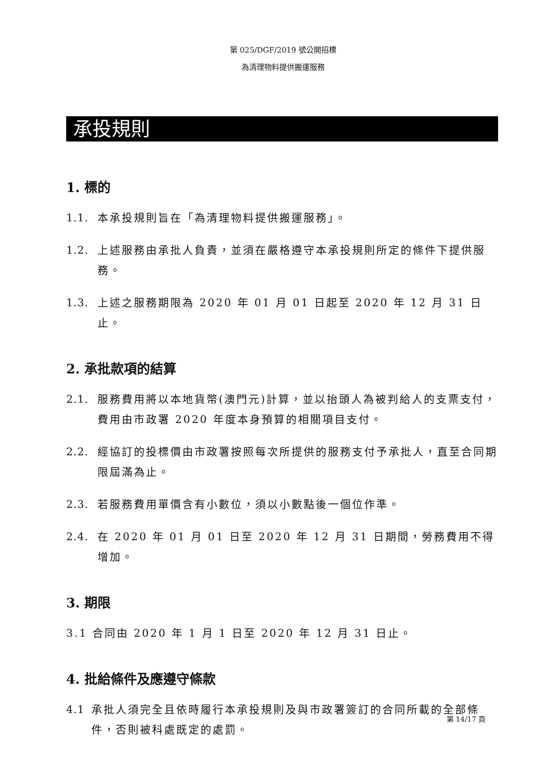第 025/DGF/2019 號公開招標
為清理物料提供搬運服務
承投規則
1. 標的
1.1. 本承投規則旨在「為清理物料提供搬運服務」。
1.2. 上述服務由承批人負責，並須在嚴格遵守本承投規則所定的條件下提供服務。
1.3. 上述之服務期限為 2020 年 01 月 01 日起至 2020 年 12 月 31 日止。
2. 承批款項的結算
2.1. 服務費用將以本地貨幣(澳門元)計算，並以抬頭人為被判給人的支票支付，費用由市政署 2020 年度本身預算的相關項目支付。
2.2. 經協訂的投標價由市政署按照每次所提供的服務支付予承批人，直至合同期限屆滿為止。
2.3. 若服務費用單價含有小數位，須以小數點後一個位作準。
2.4. 在 2020 年 01 月 01 日至 2020 年 12 月 31 日期間，勞務費用不得增加。
3. 期限
3.1 合同由 2020 年 1 月 1 日至 2020 年 12 月 31 日止。
4. 批給條件及應遵守條款
4.1 承批人須完全且依時履行本承投規則及與市政署簽訂的合同所載的全部條件，否則被科處既定的處罰。
第 14/17 頁